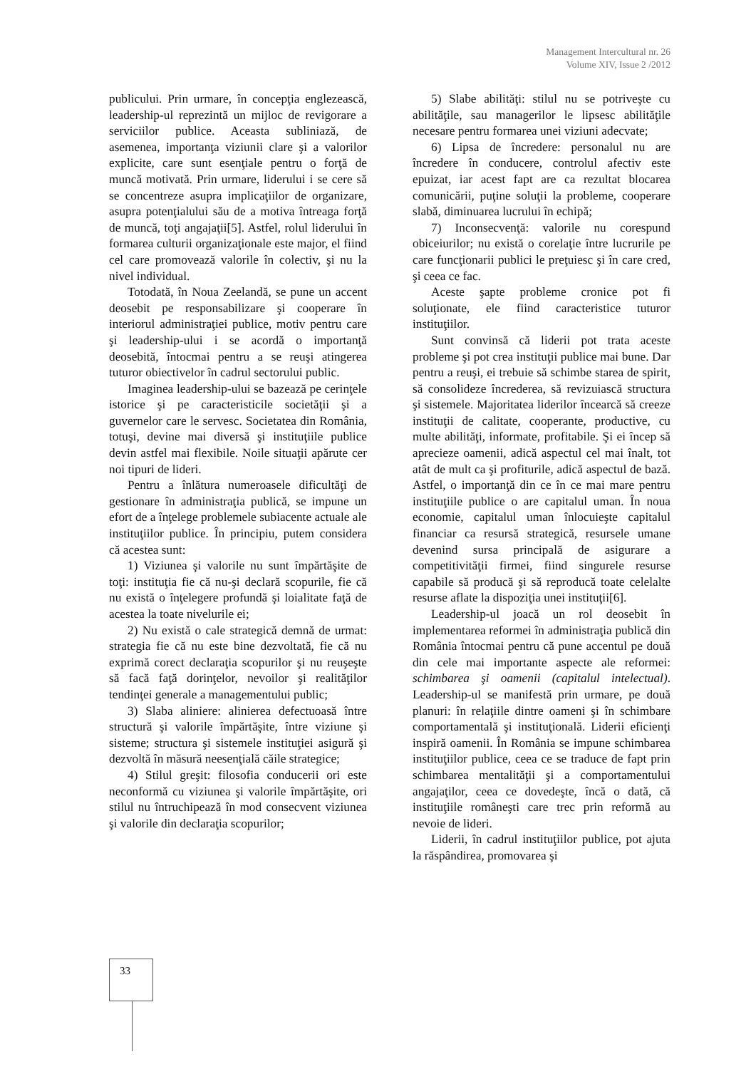Management Intercultural nr. 26
Volume XIV, Issue 2 /2012
publicului. Prin urmare, în concepţia englezească, leadership-ul reprezintă un mijloc de revigorare a serviciilor publice. Aceasta subliniază, de asemenea, importanţa viziunii clare şi a valorilor explicite, care sunt esenţiale pentru o forţă de muncă motivată. Prin urmare, liderului i se cere să se concentreze asupra implicaţiilor de organizare, asupra potenţialului său de a motiva întreaga forţă de muncă, toţi angajaţii[5]. Astfel, rolul liderului în formarea culturii organizaţionale este major, el fiind cel care promovează valorile în colectiv, şi nu la nivel individual.
Totodată, în Noua Zeelandă, se pune un accent deosebit pe responsabilizare şi cooperare în interiorul administraţiei publice, motiv pentru care şi leadership-ului i se acordă o importanţă deosebită, întocmai pentru a se reuşi atingerea tuturor obiectivelor în cadrul sectorului public.
Imaginea leadership-ului se bazează pe cerinţele istorice şi pe caracteristicile societăţii şi a guvernelor care le servesc. Societatea din România, totuşi, devine mai diversă şi instituţiile publice devin astfel mai flexibile. Noile situaţii apărute cer noi tipuri de lideri.
Pentru a înlătura numeroasele dificultăţi de gestionare în administraţia publică, se impune un efort de a înţelege problemele subiacente actuale ale instituţiilor publice. În principiu, putem considera că acestea sunt:
1) Viziunea şi valorile nu sunt împărtăşite de toţi: instituţia fie că nu-şi declară scopurile, fie că nu există o înţelegere profundă şi loialitate faţă de acestea la toate nivelurile ei;
2) Nu există o cale strategică demnă de urmat: strategia fie că nu este bine dezvoltată, fie că nu exprimă corect declaraţia scopurilor şi nu reuşeşte să facă faţă dorinţelor, nevoilor şi realităţilor tendinţei generale a managementului public;
3) Slaba aliniere: alinierea defectuoasă între structură şi valorile împărtăşite, între viziune şi sisteme; structura şi sistemele instituţiei asigură şi dezvoltă în măsură neesenţială căile strategice;
4) Stilul greşit: filosofia conducerii ori este neconformă cu viziunea şi valorile împărtăşite, ori stilul nu întruchipează în mod consecvent viziunea şi valorile din declaraţia scopurilor;
5) Slabe abilităţi: stilul nu se potriveşte cu abilităţile, sau managerilor le lipsesc abilităţile necesare pentru formarea unei viziuni adecvate;
6) Lipsa de încredere: personalul nu are încredere în conducere, controlul afectiv este epuizat, iar acest fapt are ca rezultat blocarea comunicării, puţine soluţii la probleme, cooperare slabă, diminuarea lucrului în echipă;
7) Inconsecvenţă: valorile nu corespund obiceiurilor; nu există o corelaţie între lucrurile pe care funcţionarii publici le preţuiesc şi în care cred, şi ceea ce fac.
Aceste şapte probleme cronice pot fi soluţionate, ele fiind caracteristice tuturor instituţiilor.
Sunt convinsă că liderii pot trata aceste probleme şi pot crea instituţii publice mai bune. Dar pentru a reuşi, ei trebuie să schimbe starea de spirit, să consolideze încrederea, să revizuiască structura şi sistemele. Majoritatea liderilor încearcă să creeze instituţii de calitate, cooperante, productive, cu multe abilităţi, informate, profitabile. Şi ei încep să aprecieze oamenii, adică aspectul cel mai înalt, tot atât de mult ca şi profiturile, adică aspectul de bază. Astfel, o importanţă din ce în ce mai mare pentru instituţiile publice o are capitalul uman. În noua economie, capitalul uman înlocuieşte capitalul financiar ca resursă strategică, resursele umane devenind sursa principală de asigurare a competitivităţii firmei, fiind singurele resurse capabile să producă şi să reproducă toate celelalte resurse aflate la dispoziţia unei instituţii[6].
Leadership-ul joacă un rol deosebit în implementarea reformei în administraţia publică din România întocmai pentru că pune accentul pe două din cele mai importante aspecte ale reformei: schimbarea şi oamenii (capitalul intelectual). Leadership-ul se manifestă prin urmare, pe două planuri: în relaţiile dintre oameni şi în schimbare comportamentală şi instituţională. Liderii eficienţi inspiră oamenii. În România se impune schimbarea instituţiilor publice, ceea ce se traduce de fapt prin schimbarea mentalităţii şi a comportamentului angajaţilor, ceea ce dovedeşte, încă o dată, că instituţiile româneşti care trec prin reformă au nevoie de lideri.
Liderii, în cadrul instituţiilor publice, pot ajuta la răspândirea, promovarea şi
33